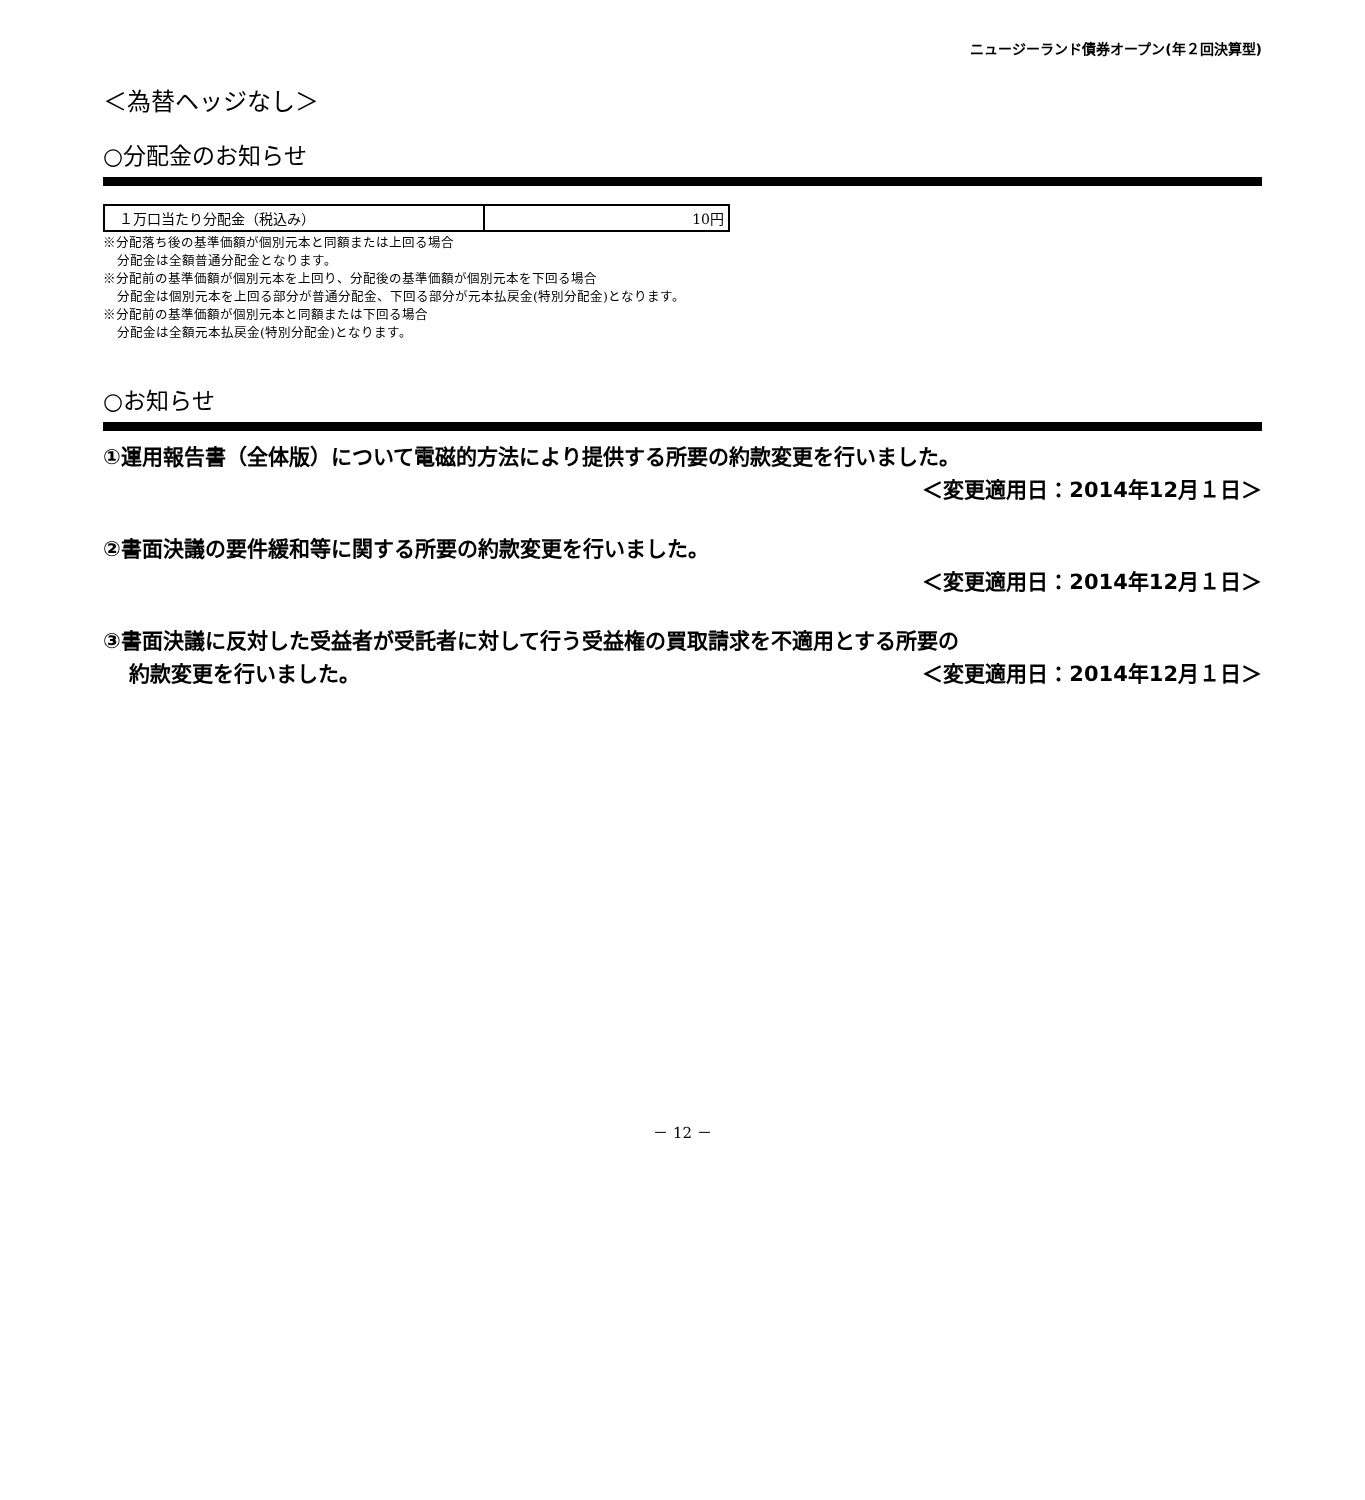ニュージーランド債券オープン(年２回決算型)
＜為替ヘッジなし＞
○分配金のお知らせ
| １万口当たり分配金（税込み） | 10円 |
※分配落ち後の基準価額が個別元本と同額または上回る場合
分配金は全額普通分配金となります。
※分配前の基準価額が個別元本を上回り、分配後の基準価額が個別元本を下回る場合
分配金は個別元本を上回る部分が普通分配金、下回る部分が元本払戻金(特別分配金)となります。
※分配前の基準価額が個別元本と同額または下回る場合
分配金は全額元本払戻金(特別分配金)となります。
○お知らせ
①運用報告書（全体版）について電磁的方法により提供する所要の約款変更を行いました。
＜変更適用日：2014年12月１日＞
②書面決議の要件緩和等に関する所要の約款変更を行いました。
＜変更適用日：2014年12月１日＞
③書面決議に反対した受益者が受託者に対して行う受益権の買取請求を不適用とする所要の
約款変更を行いました。 ＜変更適用日：2014年12月１日＞
－ 12 －